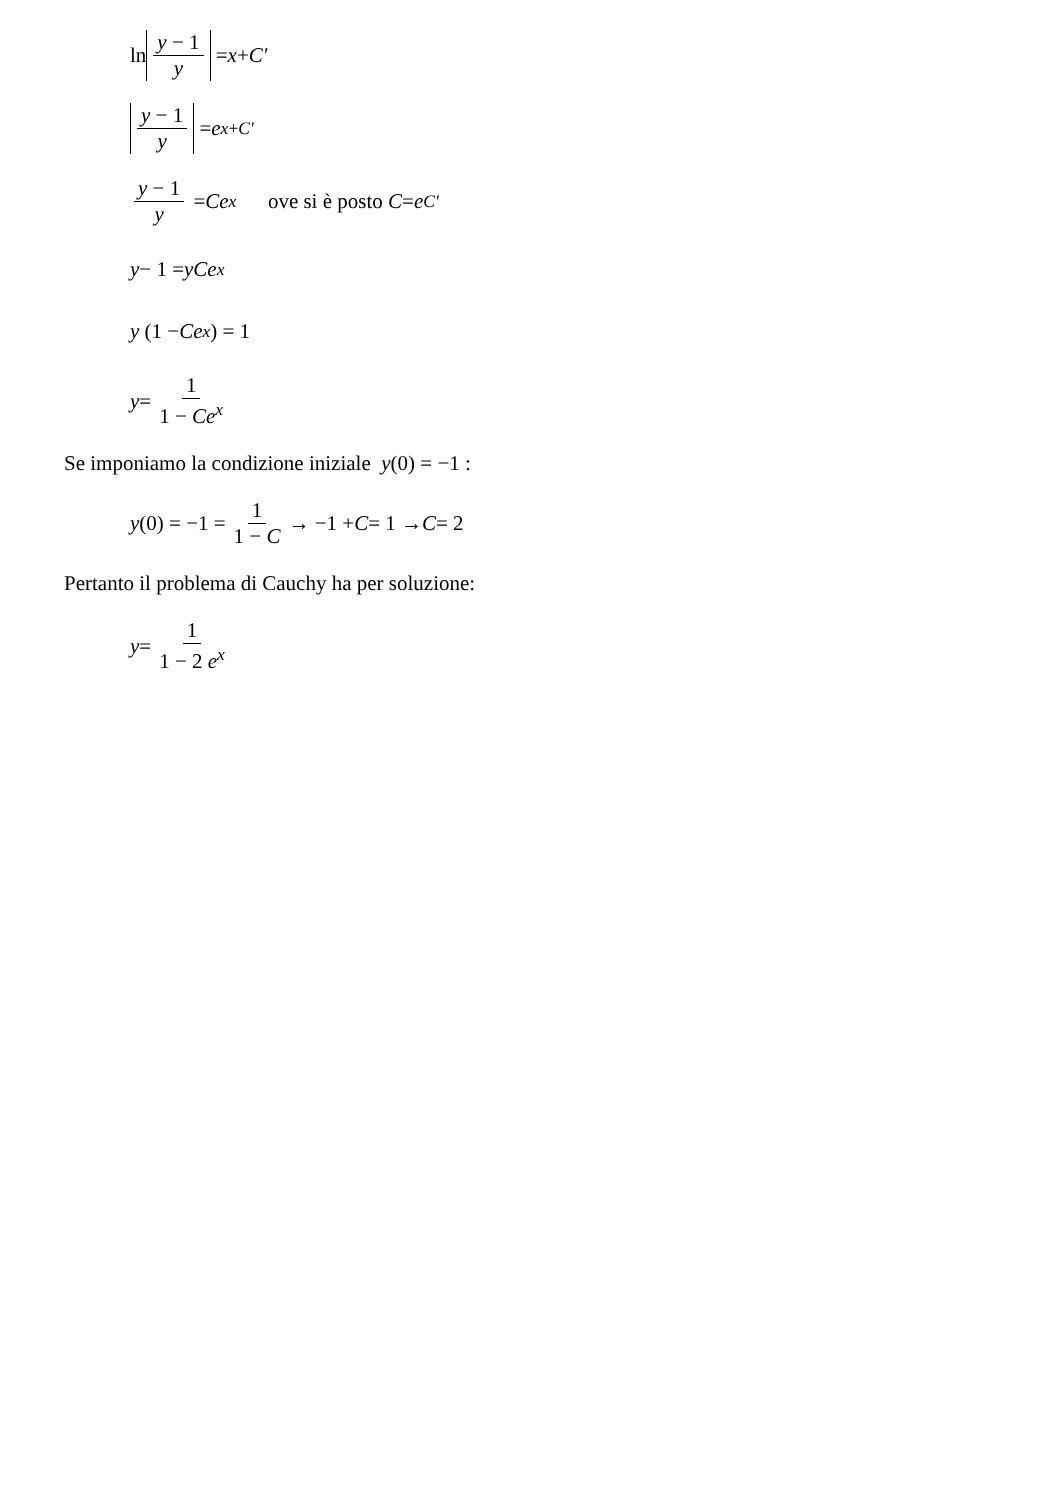ln y − 1 y = x + C′
y − 1 y = e<sup>x+C′</sup>
y − 1 y = Ce<sup>x</sup> ove si è posto C = e<sup>C′</sup>
y − 1 = yCe<sup>x</sup>
y (1 − Ce<sup>x</sup>) = 1
y = 1 1 − Ce<sup>x</sup>
Se imponiamo la condizione iniziale y(0) = −1 :
y (0) = −1 = 1 1 − C → −1 + C = 1 → C = 2
Pertanto il problema di Cauchy ha per soluzione:
y = 1 1 − 2 e<sup>x</sup>